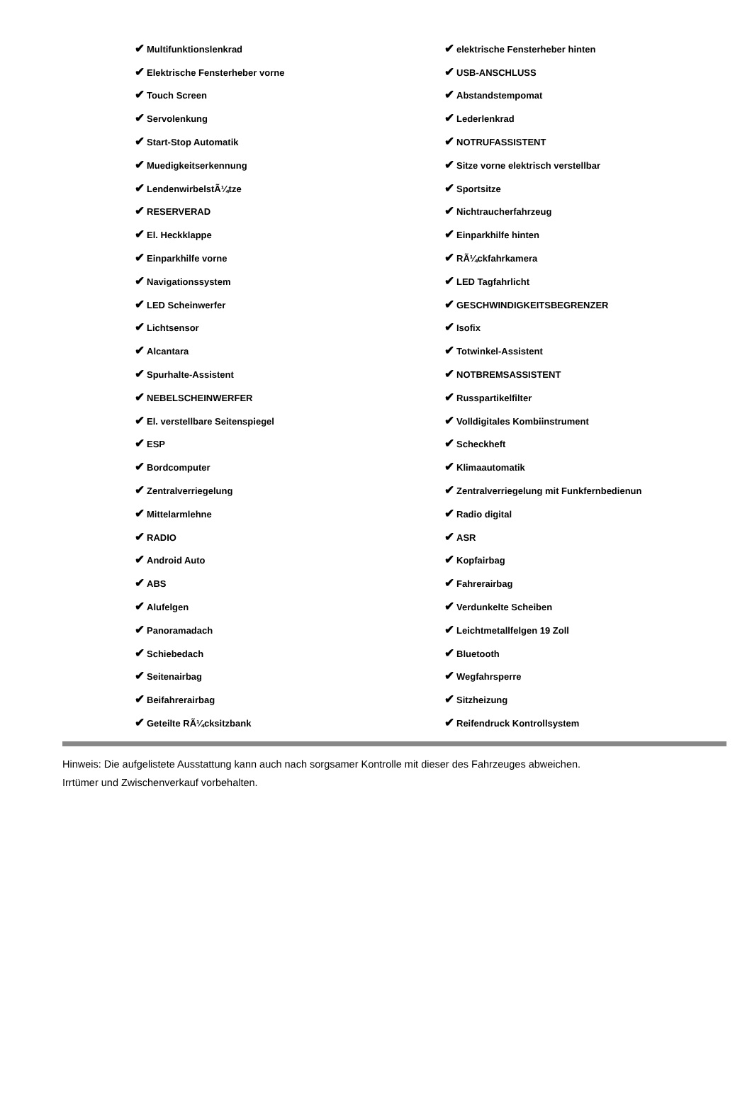| ✔ Multifunktionslenkrad | ✔ elektrische Fensterheber hinten |
| ✔ Elektrische Fensterheber vorne | ✔ USB-ANSCHLUSS |
| ✔ Touch Screen | ✔ Abstandstempomat |
| ✔ Servolenkung | ✔ Lederlenkrad |
| ✔ Start-Stop Automatik | ✔ NOTRUFASSISTENT |
| ✔ Muedigkeitserkennung | ✔ Sitze vorne elektrisch verstellbar |
| ✔ LendenwirbelstÃ¼tze | ✔ Sportsitze |
| ✔ RESERVERAD | ✔ Nichtraucherfahrzeug |
| ✔ El. Heckklappe | ✔ Einparkhilfe hinten |
| ✔ Einparkhilfe vorne | ✔ RÃ¼ckfahrkamera |
| ✔ Navigationssystem | ✔ LED Tagfahrlicht |
| ✔ LED Scheinwerfer | ✔ GESCHWINDIGKEITSBEGRENZER |
| ✔ Lichtsensor | ✔ Isofix |
| ✔ Alcantara | ✔ Totwinkel-Assistent |
| ✔ Spurhalte-Assistent | ✔ NOTBREMSASSISTENT |
| ✔ NEBELSCHEINWERFER | ✔ Russpartikelfilter |
| ✔ El. verstellbare Seitenspiegel | ✔ Volldigitales Kombiinstrument |
| ✔ ESP | ✔ Scheckheft |
| ✔ Bordcomputer | ✔ Klimaautomatik |
| ✔ Zentralverriegelung | ✔ Zentralverriegelung mit Funkfernbedienun |
| ✔ Mittelarmlehne | ✔ Radio digital |
| ✔ RADIO | ✔ ASR |
| ✔ Android Auto | ✔ Kopfairbag |
| ✔ ABS | ✔ Fahrerairbag |
| ✔ Alufelgen | ✔ Verdunkelte Scheiben |
| ✔ Panoramadach | ✔ Leichtmetallfelgen 19 Zoll |
| ✔ Schiebedach | ✔ Bluetooth |
| ✔ Seitenairbag | ✔ Wegfahrsperre |
| ✔ Beifahrerairbag | ✔ Sitzheizung |
| ✔ Geteilte RÃ¼cksitzbank | ✔ Reifendruck Kontrollsystem |
Hinweis: Die aufgelistete Ausstattung kann auch nach sorgsamer Kontrolle mit dieser des Fahrzeuges abweichen. Irrtümer und Zwischenverkauf vorbehalten.